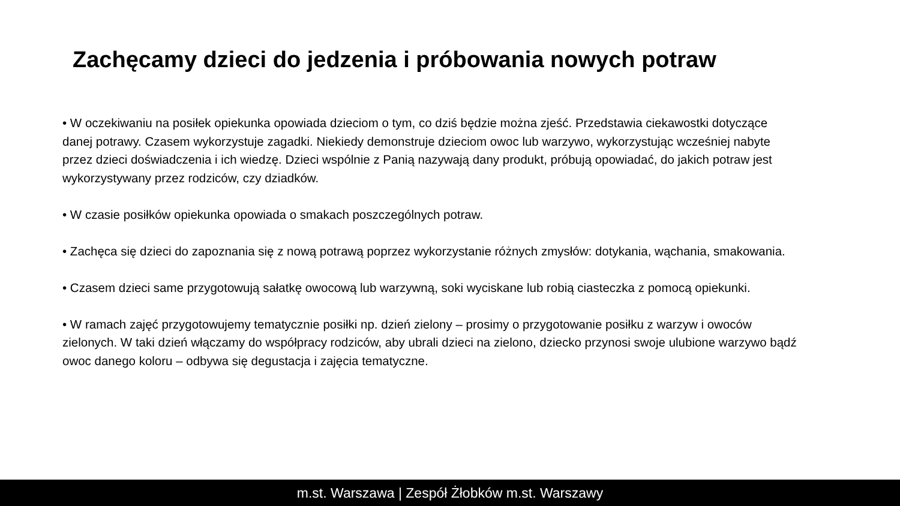Zachęcamy dzieci do jedzenia i próbowania nowych potraw
• W oczekiwaniu na posiłek opiekunka opowiada dzieciom o tym, co dziś będzie można zjeść. Przedstawia ciekawostki dotyczące danej potrawy. Czasem wykorzystuje zagadki. Niekiedy demonstruje dzieciom owoc lub warzywo, wykorzystując wcześniej nabyte przez dzieci doświadczenia i ich wiedzę. Dzieci wspólnie z Panią nazywają dany produkt, próbują opowiadać, do jakich potraw jest wykorzystywany przez rodziców, czy dziadków.
• W czasie posiłków opiekunka opowiada o smakach poszczególnych potraw.
• Zachęca się dzieci do zapoznania się z nową potrawą poprzez wykorzystanie różnych zmysłów: dotykania, wąchania, smakowania.
• Czasem dzieci same przygotowują sałatkę owocową lub warzywną, soki wyciskane lub robią ciasteczka z pomocą opiekunki.
• W ramach zajęć przygotowujemy tematycznie posiłki np. dzień zielony – prosimy o przygotowanie posiłku z warzyw i owoców zielonych. W taki dzień włączamy do współpracy rodziców, aby ubrali dzieci na zielono, dziecko przynosi swoje ulubione warzywo bądź owoc danego koloru – odbywa się degustacja i zajęcia tematyczne.
m.st. Warszawa | Zespół Żłobków m.st. Warszawy